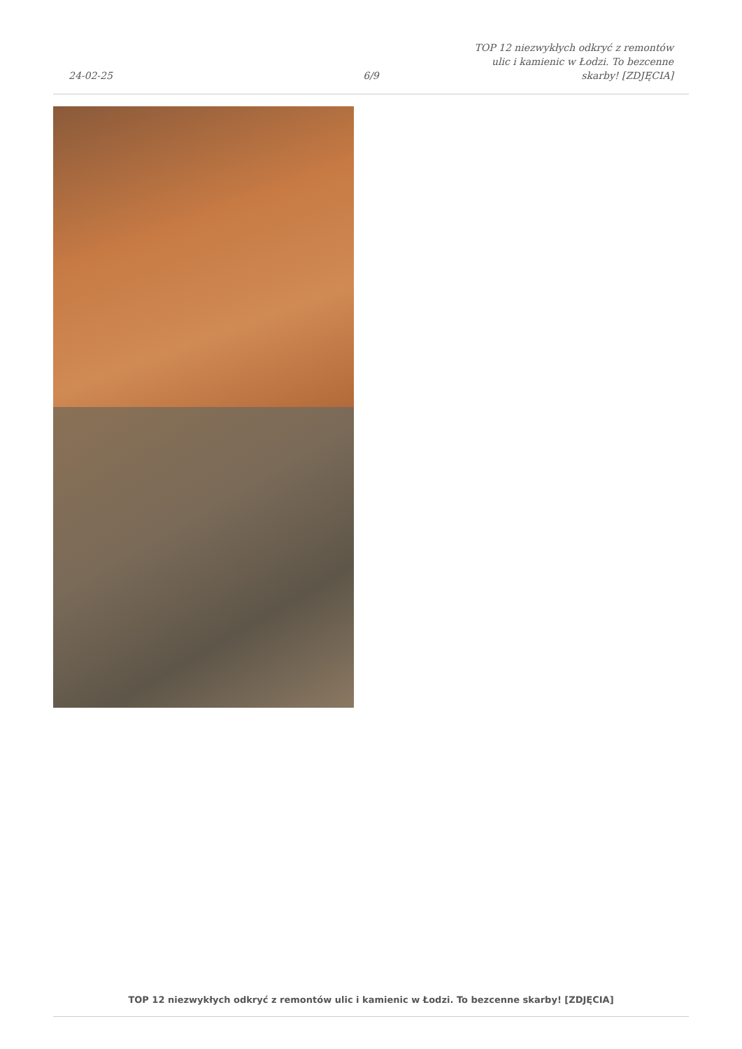24-02-25
6/9
TOP 12 niezwykłych odkryć z remontów ulic i kamienic w Łodzi. To bezcenne skarby! [ZDJĘCIA]
TOP 12 niezwykłych odkryć z remontów ulic i kamienic w Łodzi. To bezcenne skarby! [ZDJĘCIA]